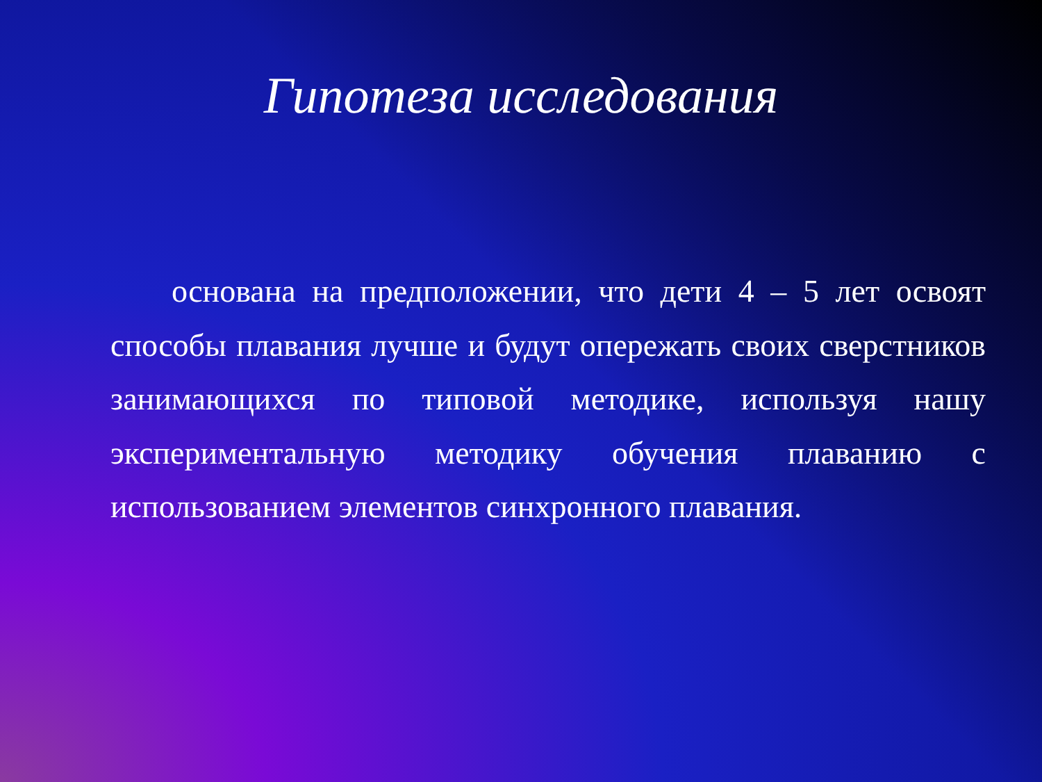Гипотеза исследования
основана на предположении, что дети 4 – 5 лет освоят способы плавания лучше и будут опережать своих сверстников занимающихся по типовой методике, используя нашу экспериментальную методику обучения плаванию с использованием элементов синхронного плавания.